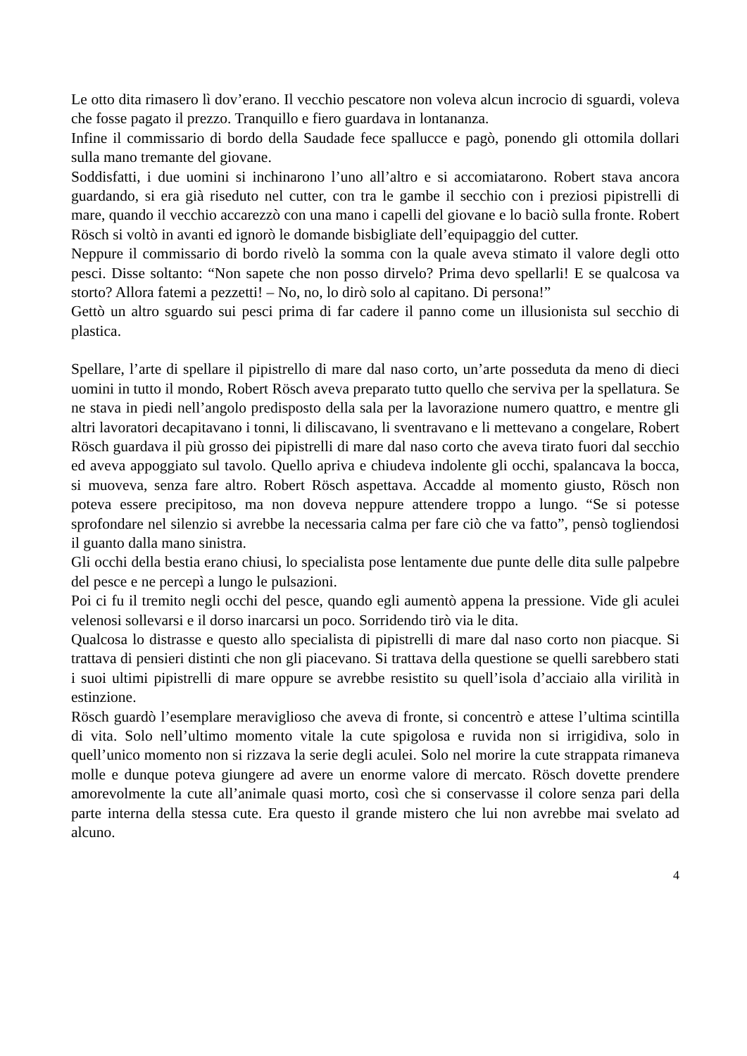Le otto dita rimasero lì dov’erano. Il vecchio pescatore non voleva alcun incrocio di sguardi, voleva che fosse pagato il prezzo. Tranquillo e fiero guardava in lontananza.
Infine il commissario di bordo della Saudade fece spallucce e pagò, ponendo gli ottomila dollari sulla mano tremante del giovane.
Soddisfatti, i due uomini si inchinarono l’uno all’altro e si accomiatarono. Robert stava ancora guardando, si era già riseduto nel cutter, con tra le gambe il secchio con i preziosi pipistrelli di mare, quando il vecchio accarezzò con una mano i capelli del giovane e lo baciò sulla fronte. Robert Rösch si voltò in avanti ed ignorò le domande bisbigliate dell’equipaggio del cutter.
Neppure il commissario di bordo rivelò la somma con la quale aveva stimato il valore degli otto pesci. Disse soltanto: “Non sapete che non posso dirvelo? Prima devo spellarli! E se qualcosa va storto? Allora fatemi a pezzetti! – No, no, lo dirò solo al capitano. Di persona!”
Gettò un altro sguardo sui pesci prima di far cadere il panno come un illusionista sul secchio di plastica.
Spellare, l’arte di spellare il pipistrello di mare dal naso corto, un’arte posseduta da meno di dieci uomini in tutto il mondo, Robert Rösch aveva preparato tutto quello che serviva per la spellatura. Se ne stava in piedi nell’angolo predisposto della sala per la lavorazione numero quattro, e mentre gli altri lavoratori decapitavano i tonni, li diliscavano, li sventravano e li mettevano a congelare, Robert Rösch guardava il più grosso dei pipistrelli di mare dal naso corto che aveva tirato fuori dal secchio ed aveva appoggiato sul tavolo. Quello apriva e chiudeva indolente gli occhi, spalancava la bocca, si muoveva, senza fare altro. Robert Rösch aspettava. Accadde al momento giusto, Rösch non poteva essere precipitoso, ma non doveva neppure attendere troppo a lungo. “Se si potesse sprofondare nel silenzio si avrebbe la necessaria calma per fare ciò che va fatto”, pensò togliendosi il guanto dalla mano sinistra.
Gli occhi della bestia erano chiusi, lo specialista pose lentamente due punte delle dita sulle palpebre del pesce e ne percepì a lungo le pulsazioni.
Poi ci fu il tremito negli occhi del pesce, quando egli aumentò appena la pressione. Vide gli aculei velenosi sollevarsi e il dorso inarcarsi un poco. Sorridendo tirò via le dita.
Qualcosa lo distrasse e questo allo specialista di pipistrelli di mare dal naso corto non piacque. Si trattava di pensieri distinti che non gli piacevano. Si trattava della questione se quelli sarebbero stati i suoi ultimi pipistrelli di mare oppure se avrebbe resistito su quell’isola d’acciaio alla virilità in estinzione.
Rösch guardò l’esemplare meraviglioso che aveva di fronte, si concentrò e attese l’ultima scintilla di vita. Solo nell’ultimo momento vitale la cute spigolosa e ruvida non si irrigidiva, solo in quell’unico momento non si rizzava la serie degli aculei. Solo nel morire la cute strappata rimaneva molle e dunque poteva giungere ad avere un enorme valore di mercato. Rösch dovette prendere amorevolmente la cute all’animale quasi morto, così che si conservasse il colore senza pari della parte interna della stessa cute. Era questo il grande mistero che lui non avrebbe mai svelato ad alcuno.
4